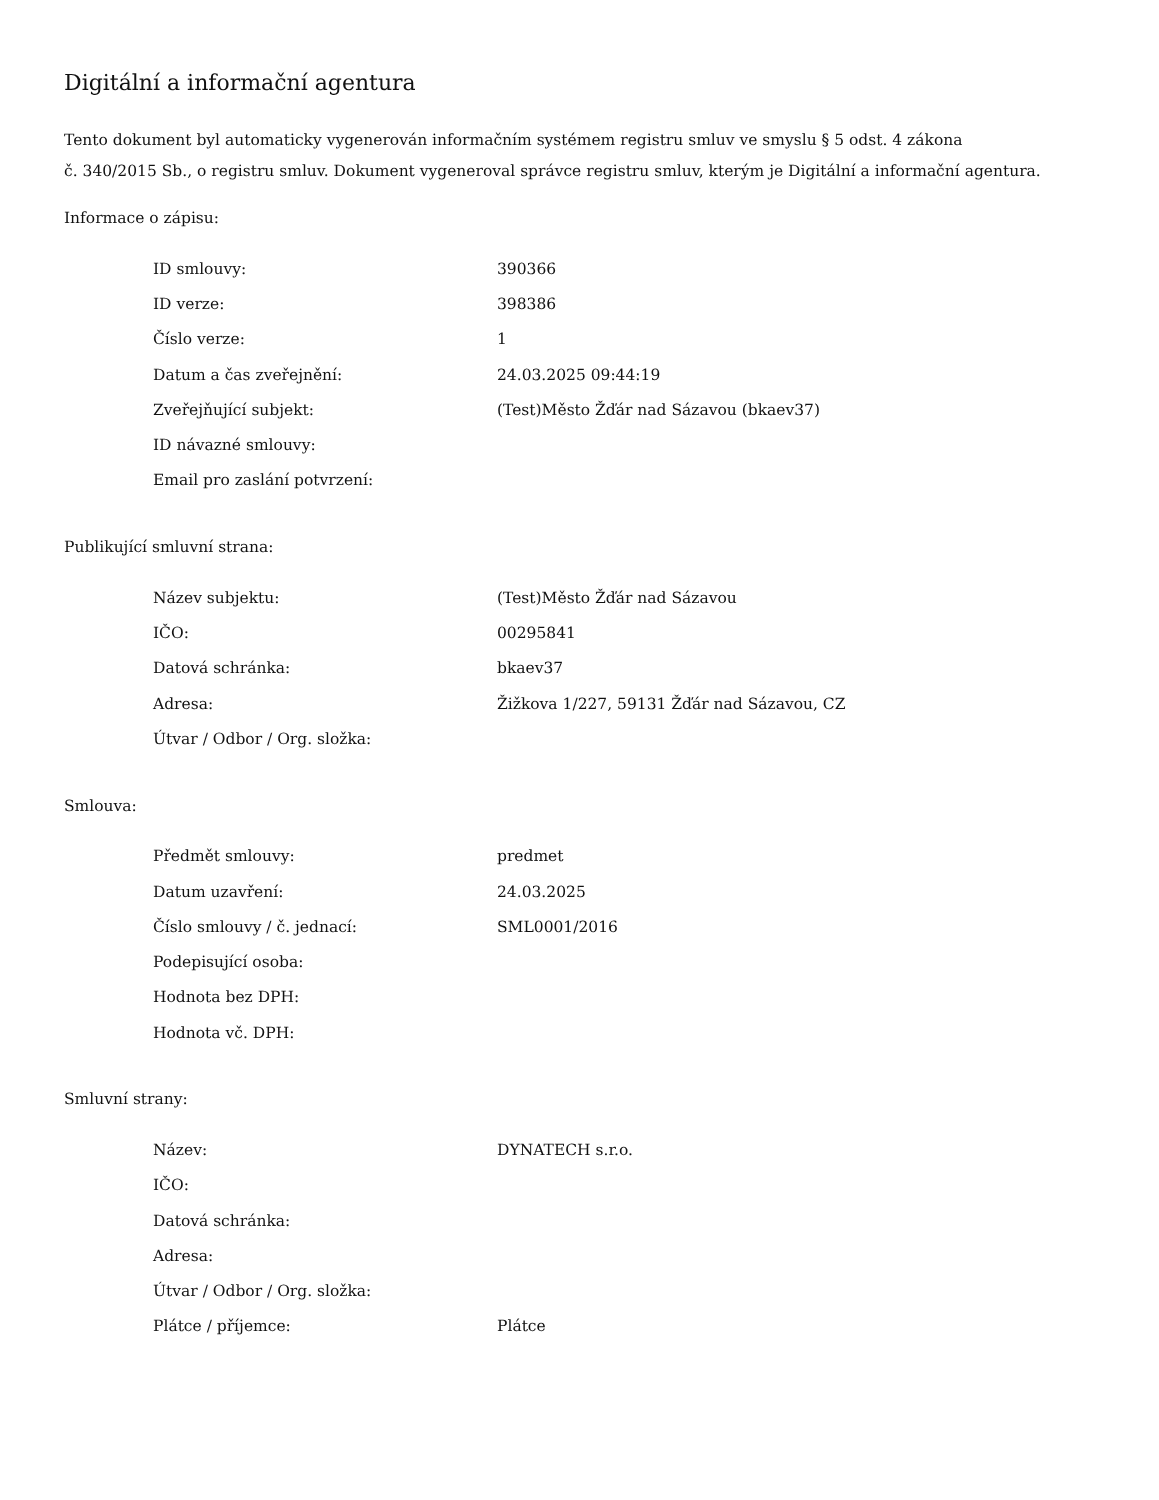Digitální a informační agentura
Tento dokument byl automaticky vygenerován informačním systémem registru smluv ve smyslu § 5 odst. 4 zákona
č. 340/2015 Sb., o registru smluv. Dokument vygeneroval správce registru smluv, kterým je Digitální a informační agentura.
Informace o zápisu:
| ID smlouvy: | 390366 |
| ID verze: | 398386 |
| Číslo verze: | 1 |
| Datum a čas zveřejnění: | 24.03.2025 09:44:19 |
| Zveřejňující subjekt: | (Test)Město Žďár nad Sázavou (bkaev37) |
| ID návazné smlouvy: | |
| Email pro zaslání potvrzení: | |
Publikující smluvní strana:
| Název subjektu: | (Test)Město Žďár nad Sázavou |
| IČO: | 00295841 |
| Datová schránka: | bkaev37 |
| Adresa: | Žižkova 1/227, 59131 Žďár nad Sázavou, CZ |
| Útvar / Odbor / Org. složka: | |
Smlouva:
| Předmět smlouvy: | predmet |
| Datum uzavření: | 24.03.2025 |
| Číslo smlouvy / č. jednací: | SML0001/2016 |
| Podepisující osoba: | |
| Hodnota bez DPH: | |
| Hodnota vč. DPH: | |
Smluvní strany:
| Název: | DYNATECH s.r.o. |
| IČO: | |
| Datová schránka: | |
| Adresa: | |
| Útvar / Odbor / Org. složka: | |
| Plátce / příjemce: | Plátce |